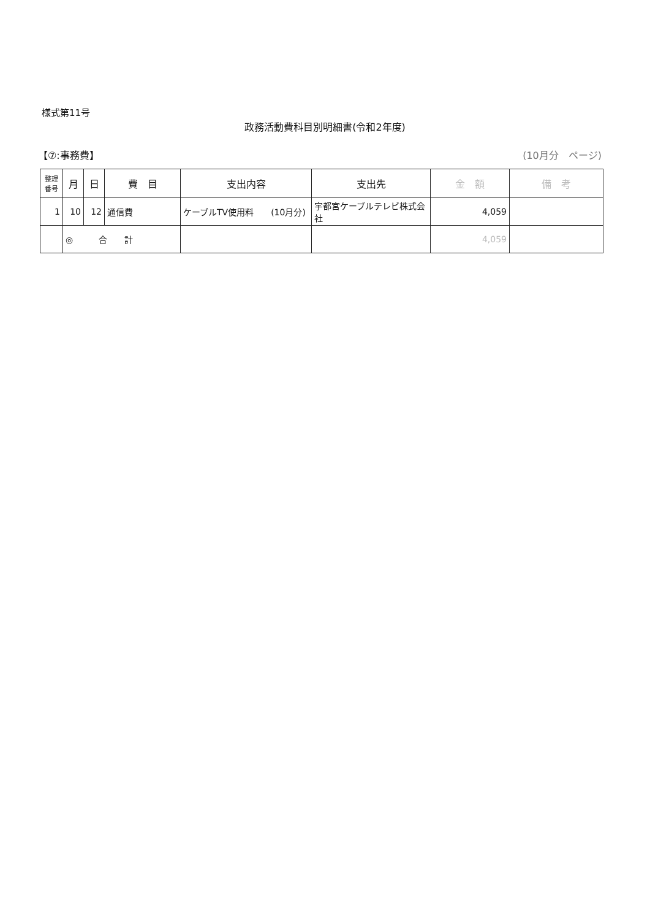様式第11号
政務活動費科目別明細書(令和2年度)
【⑦:事務費】 (10月分　ページ)
| 整理 番号 | 月 | 日 | 費 目 | 支出内容 | 支出先 | 金 額 | 備 考 |
| --- | --- | --- | --- | --- | --- | --- | --- |
| 1 | 10 | 12 | 通信費 | ケーブルTV使用料 (10月分) | 宇都宮ケーブルテレビ株式会社 | 4,059 | |
| | ◎ 合 計 | | | | | 4,059 | |